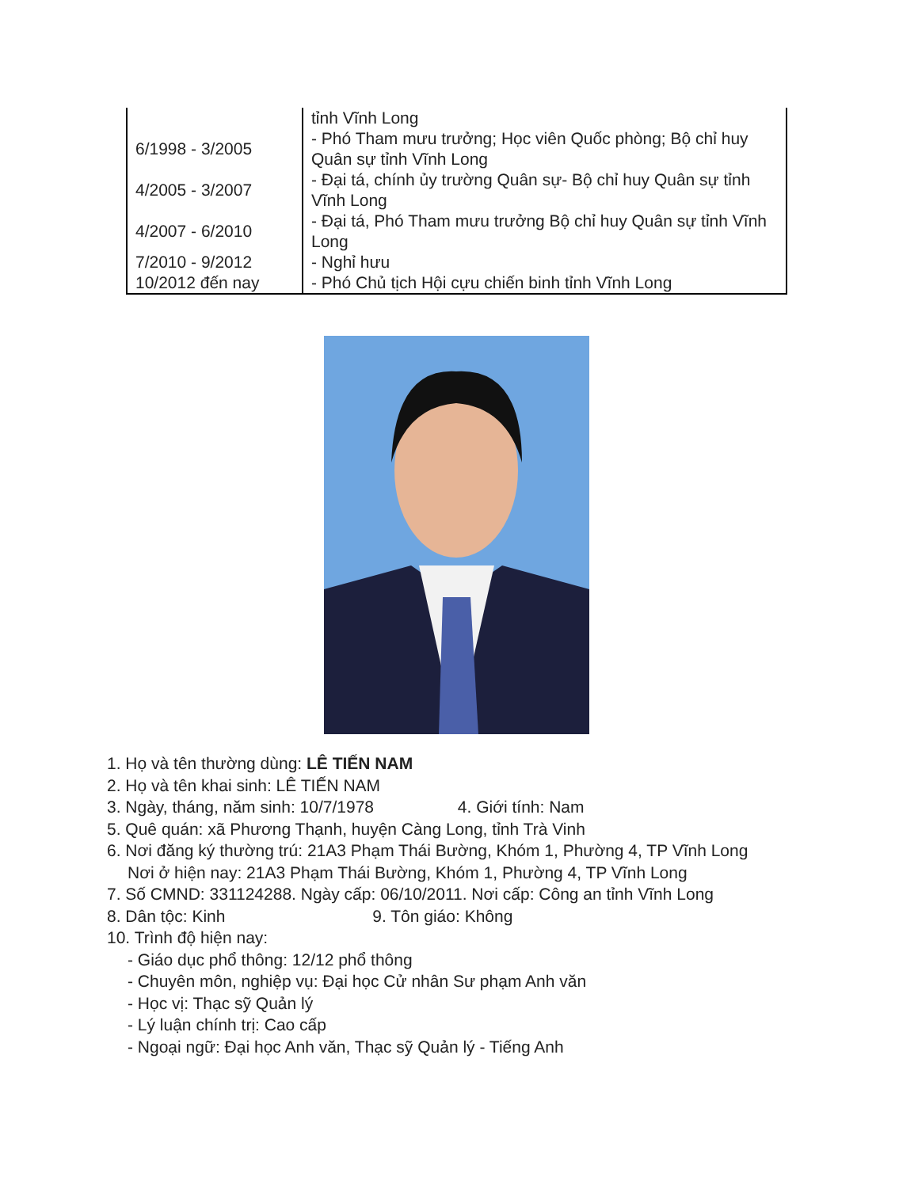| | tỉnh Vĩnh Long |
| 6/1998 - 3/2005 | - Phó Tham mưu trưởng; Học viên Quốc phòng; Bộ chỉ huy Quân sự tỉnh Vĩnh Long |
| 4/2005 - 3/2007 | - Đại tá, chính ủy trường Quân sự- Bộ chỉ huy Quân sự tỉnh Vĩnh Long |
| 4/2007 - 6/2010 | - Đại tá, Phó Tham mưu trưởng Bộ chỉ huy Quân sự tỉnh Vĩnh Long |
| 7/2010 - 9/2012 | - Nghỉ hưu |
| 10/2012 đến nay | - Phó Chủ tịch Hội cựu chiến binh tỉnh Vĩnh Long |
1. Họ và tên thường dùng: LÊ TIẾN NAM
2. Họ và tên khai sinh: LÊ TIẾN NAM
3. Ngày, tháng, năm sinh: 10/7/1978 4. Giới tính: Nam
5. Quê quán: xã Phương Thạnh, huyện Càng Long, tỉnh Trà Vinh
6. Nơi đăng ký thường trú: 21A3 Phạm Thái Bường, Khóm 1, Phường 4, TP Vĩnh Long
Nơi ở hiện nay: 21A3 Phạm Thái Bường, Khóm 1, Phường 4, TP Vĩnh Long
7. Số CMND: 331124288. Ngày cấp: 06/10/2011. Nơi cấp: Công an tỉnh Vĩnh Long
8. Dân tộc: Kinh 9. Tôn giáo: Không
10. Trình độ hiện nay:
- Giáo dục phổ thông: 12/12 phổ thông
- Chuyên môn, nghiệp vụ: Đại học Cử nhân Sư phạm Anh văn
- Học vị: Thạc sỹ Quản lý
- Lý luận chính trị: Cao cấp
- Ngoại ngữ: Đại học Anh văn, Thạc sỹ Quản lý - Tiếng Anh